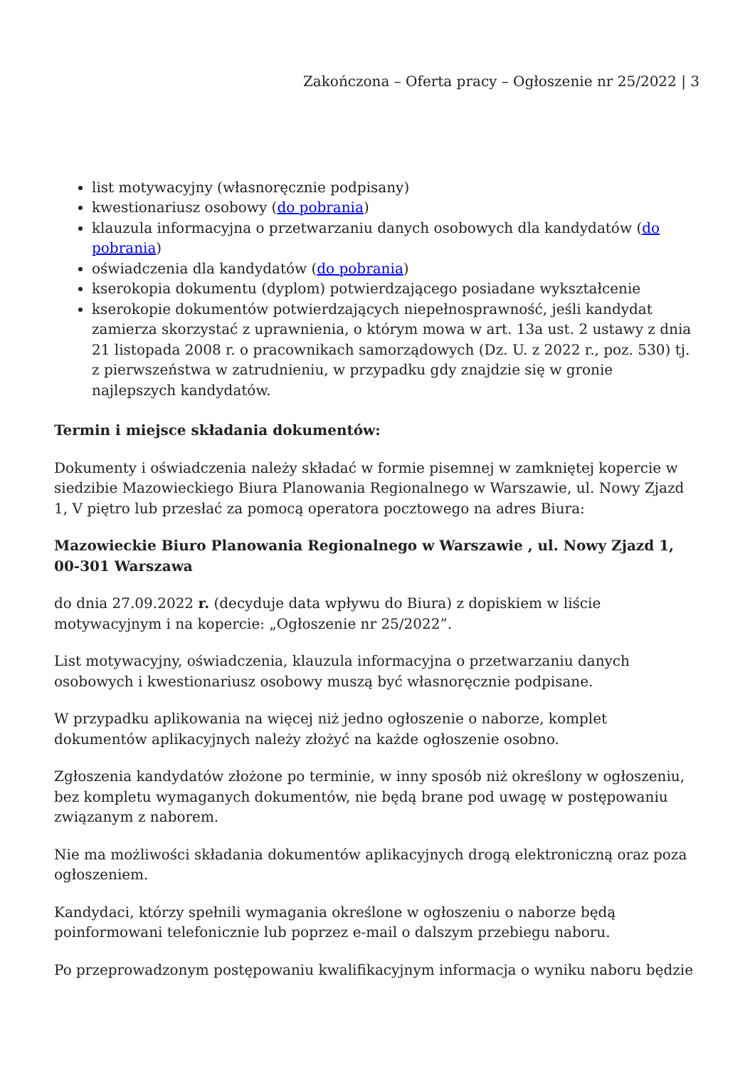Zakończona – Oferta pracy – Ogłoszenie nr 25/2022 | 3
list motywacyjny (własnoręcznie podpisany)
kwestionariusz osobowy (do pobrania)
klauzula informacyjna o przetwarzaniu danych osobowych dla kandydatów (do pobrania)
oświadczenia dla kandydatów (do pobrania)
kserokopia dokumentu (dyplom) potwierdzającego posiadane wykształcenie
kserokopie dokumentów potwierdzających niepełnosprawność, jeśli kandydat zamierza skorzystać z uprawnienia, o którym mowa w art. 13a ust. 2 ustawy z dnia 21 listopada 2008 r. o pracownikach samorządowych (Dz. U. z 2022 r., poz. 530) tj. z pierwszeństwa w zatrudnieniu, w przypadku gdy znajdzie się w gronie najlepszych kandydatów.
Termin i miejsce składania dokumentów:
Dokumenty i oświadczenia należy składać w formie pisemnej w zamkniętej kopercie w siedzibie Mazowieckiego Biura Planowania Regionalnego w Warszawie, ul. Nowy Zjazd 1, V piętro lub przesłać za pomocą operatora pocztowego na adres Biura:
Mazowieckie Biuro Planowania Regionalnego w Warszawie , ul. Nowy Zjazd 1, 00-301 Warszawa
do dnia 27.09.2022 r. (decyduje data wpływu do Biura) z dopiskiem w liście motywacyjnym i na kopercie: „Ogłoszenie nr 25/2022”.
List motywacyjny, oświadczenia, klauzula informacyjna o przetwarzaniu danych osobowych i kwestionariusz osobowy muszą być własnoręcznie podpisane.
W przypadku aplikowania na więcej niż jedno ogłoszenie o naborze, komplet dokumentów aplikacyjnych należy złożyć na każde ogłoszenie osobno.
Zgłoszenia kandydatów złożone po terminie, w inny sposób niż określony w ogłoszeniu, bez kompletu wymaganych dokumentów, nie będą brane pod uwagę w postępowaniu związanym z naborem.
Nie ma możliwości składania dokumentów aplikacyjnych drogą elektroniczną oraz poza ogłoszeniem.
Kandydaci, którzy spełnili wymagania określone w ogłoszeniu o naborze będą poinformowani telefonicznie lub poprzez e-mail o dalszym przebiegu naboru.
Po przeprowadzonym postępowaniu kwalifikacyjnym informacja o wyniku naboru będzie